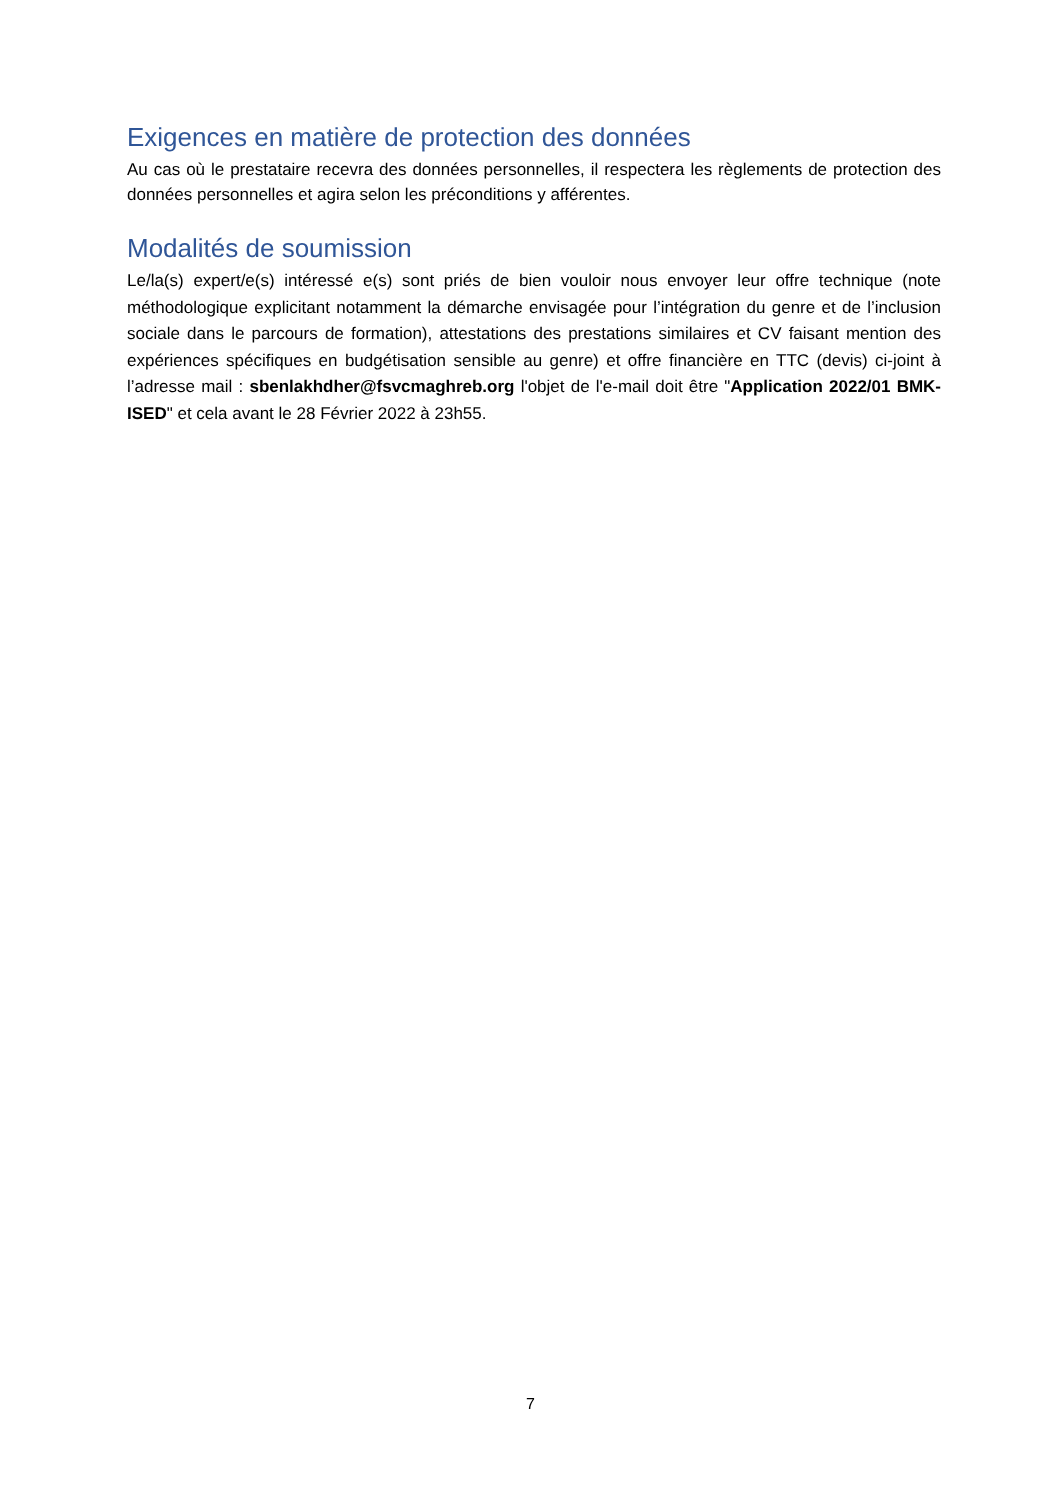Exigences en matière de protection des données
Au cas où le prestataire recevra des données personnelles, il respectera les règlements de protection des données personnelles et agira selon les préconditions y afférentes.
Modalités de soumission
Le/la(s) expert/e(s) intéressé e(s) sont priés de bien vouloir nous envoyer leur offre technique (note méthodologique explicitant notamment la démarche envisagée pour l’intégration du genre et de l’inclusion sociale dans le parcours de formation), attestations des prestations similaires et CV faisant mention des expériences spécifiques en budgétisation sensible au genre) et offre financière en TTC (devis) ci-joint à l’adresse mail : sbenlakhdher@fsvcmaghreb.org l'objet de l'e-mail doit être "Application 2022/01 BMK-ISED" et cela avant le 28 Février 2022 à 23h55.
7